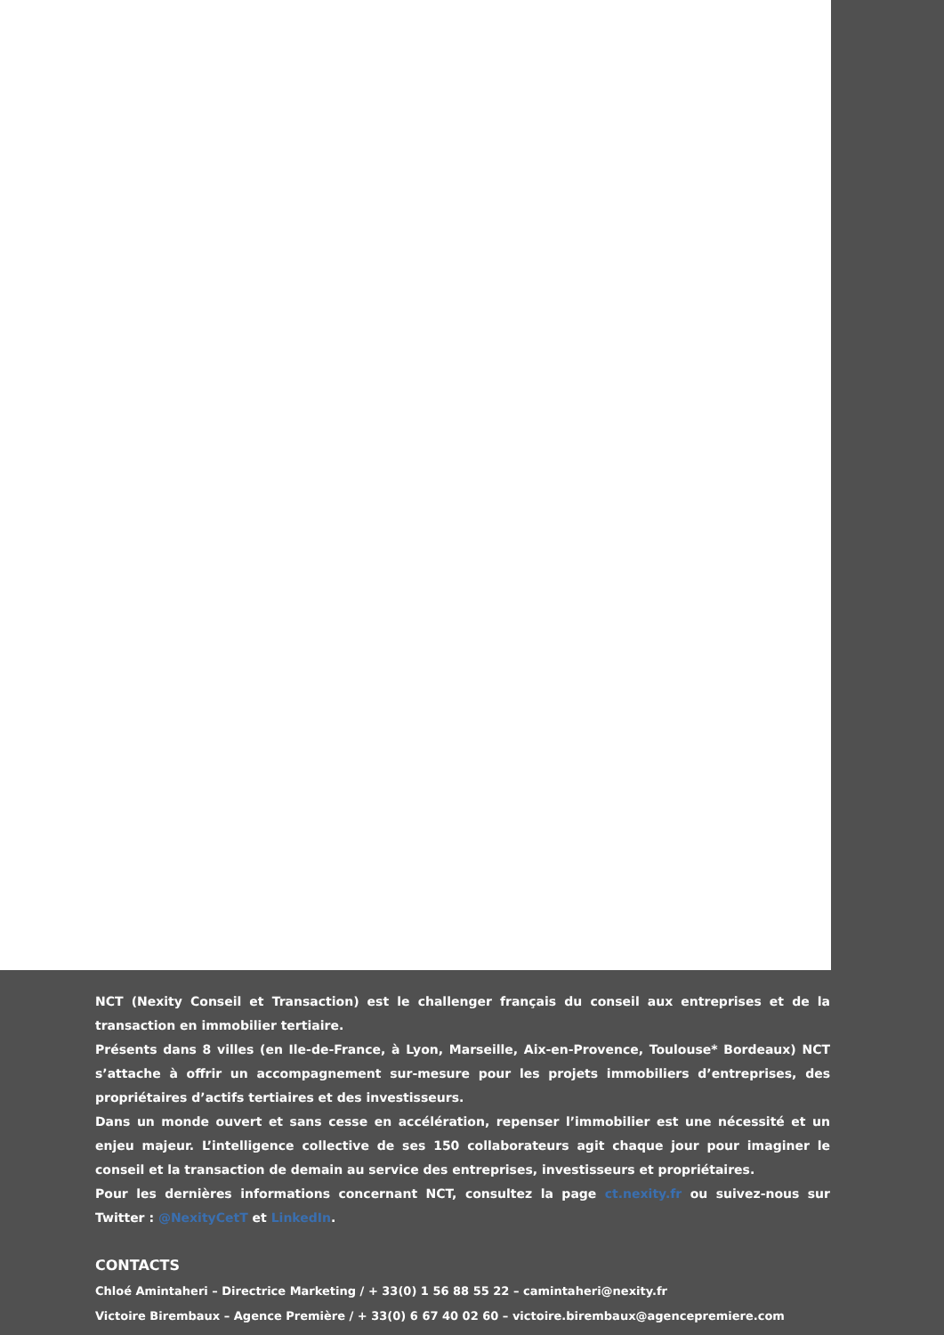NCT (Nexity Conseil et Transaction) est le challenger français du conseil aux entreprises et de la transaction en immobilier tertiaire.
Présents dans 8 villes (en Ile-de-France, à Lyon, Marseille, Aix-en-Provence, Toulouse* Bordeaux) NCT s’attache à offrir un accompagnement sur-mesure pour les projets immobiliers d’entreprises, des propriétaires d’actifs tertiaires et des investisseurs.
Dans un monde ouvert et sans cesse en accélération, repenser l’immobilier est une nécessité et un enjeu majeur. L’intelligence collective de ses 150 collaborateurs agit chaque jour pour imaginer le conseil et la transaction de demain au service des entreprises, investisseurs et propriétaires.
Pour les dernières informations concernant NCT, consultez la page ct.nexity.fr ou suivez-nous sur Twitter : @NexityCetT et LinkedIn.
CONTACTS
Chloé Amintaheri – Directrice Marketing / + 33(0) 1 56 88 55 22 – camintaheri@nexity.fr
Victoire Birembaux – Agence Première / + 33(0) 6 67 40 02 60 – victoire.birembaux@agencepremiere.com